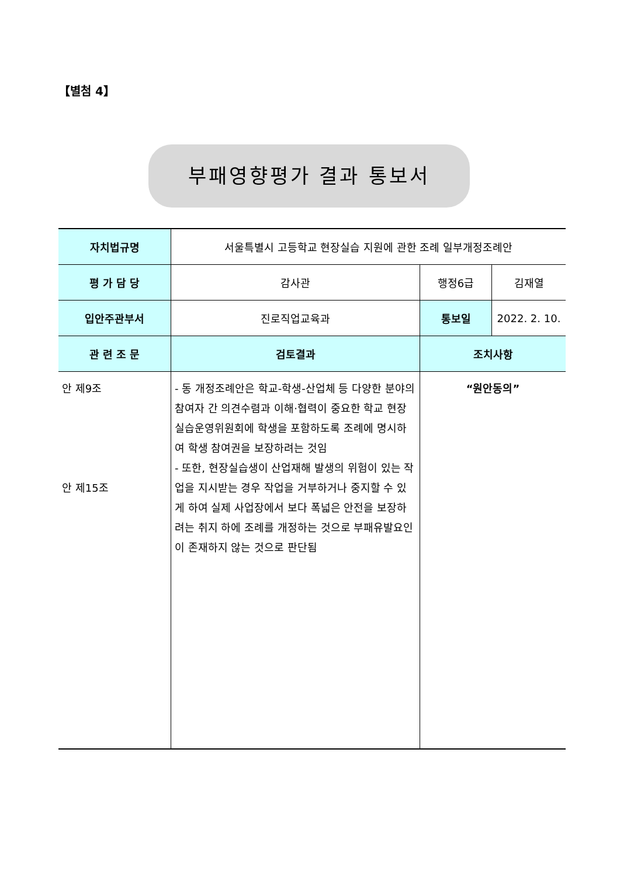【별첨 4】
부패영향평가 결과 통보서
| 자치법규명 | 서울특별시 고등학교 현장실습 지원에 관한 조례 일부개정조례안 | | |
| 평 가 담 당 | 감사관 | 행정6급 | 김재열 |
| 입안주관부서 | 진로직업교육과 | 통보일 | 2022. 2. 10. |
| 관 련 조 문 | 검토결과 | 조치사항 | |
| 안 제9조 안 제15조 | - 동 개정조례안은 학교-학생-산업체 등 다양한 분야의 참여자 간 의견수렴과 이해·협력이 중요한 학교 현장실습운영위원회에 학생을 포함하도록 조례에 명시하여 학생 참여권을 보장하려는 것임 - 또한, 현장실습생이 산업재해 발생의 위험이 있는 작업을 지시받는 경우 작업을 거부하거나 중지할 수 있게 하여 실제 사업장에서 보다 폭넓은 안전을 보장하려는 취지 하에 조례를 개정하는 것으로 부패유발요인이 존재하지 않는 것으로 판단됨 | “원안동의” | |